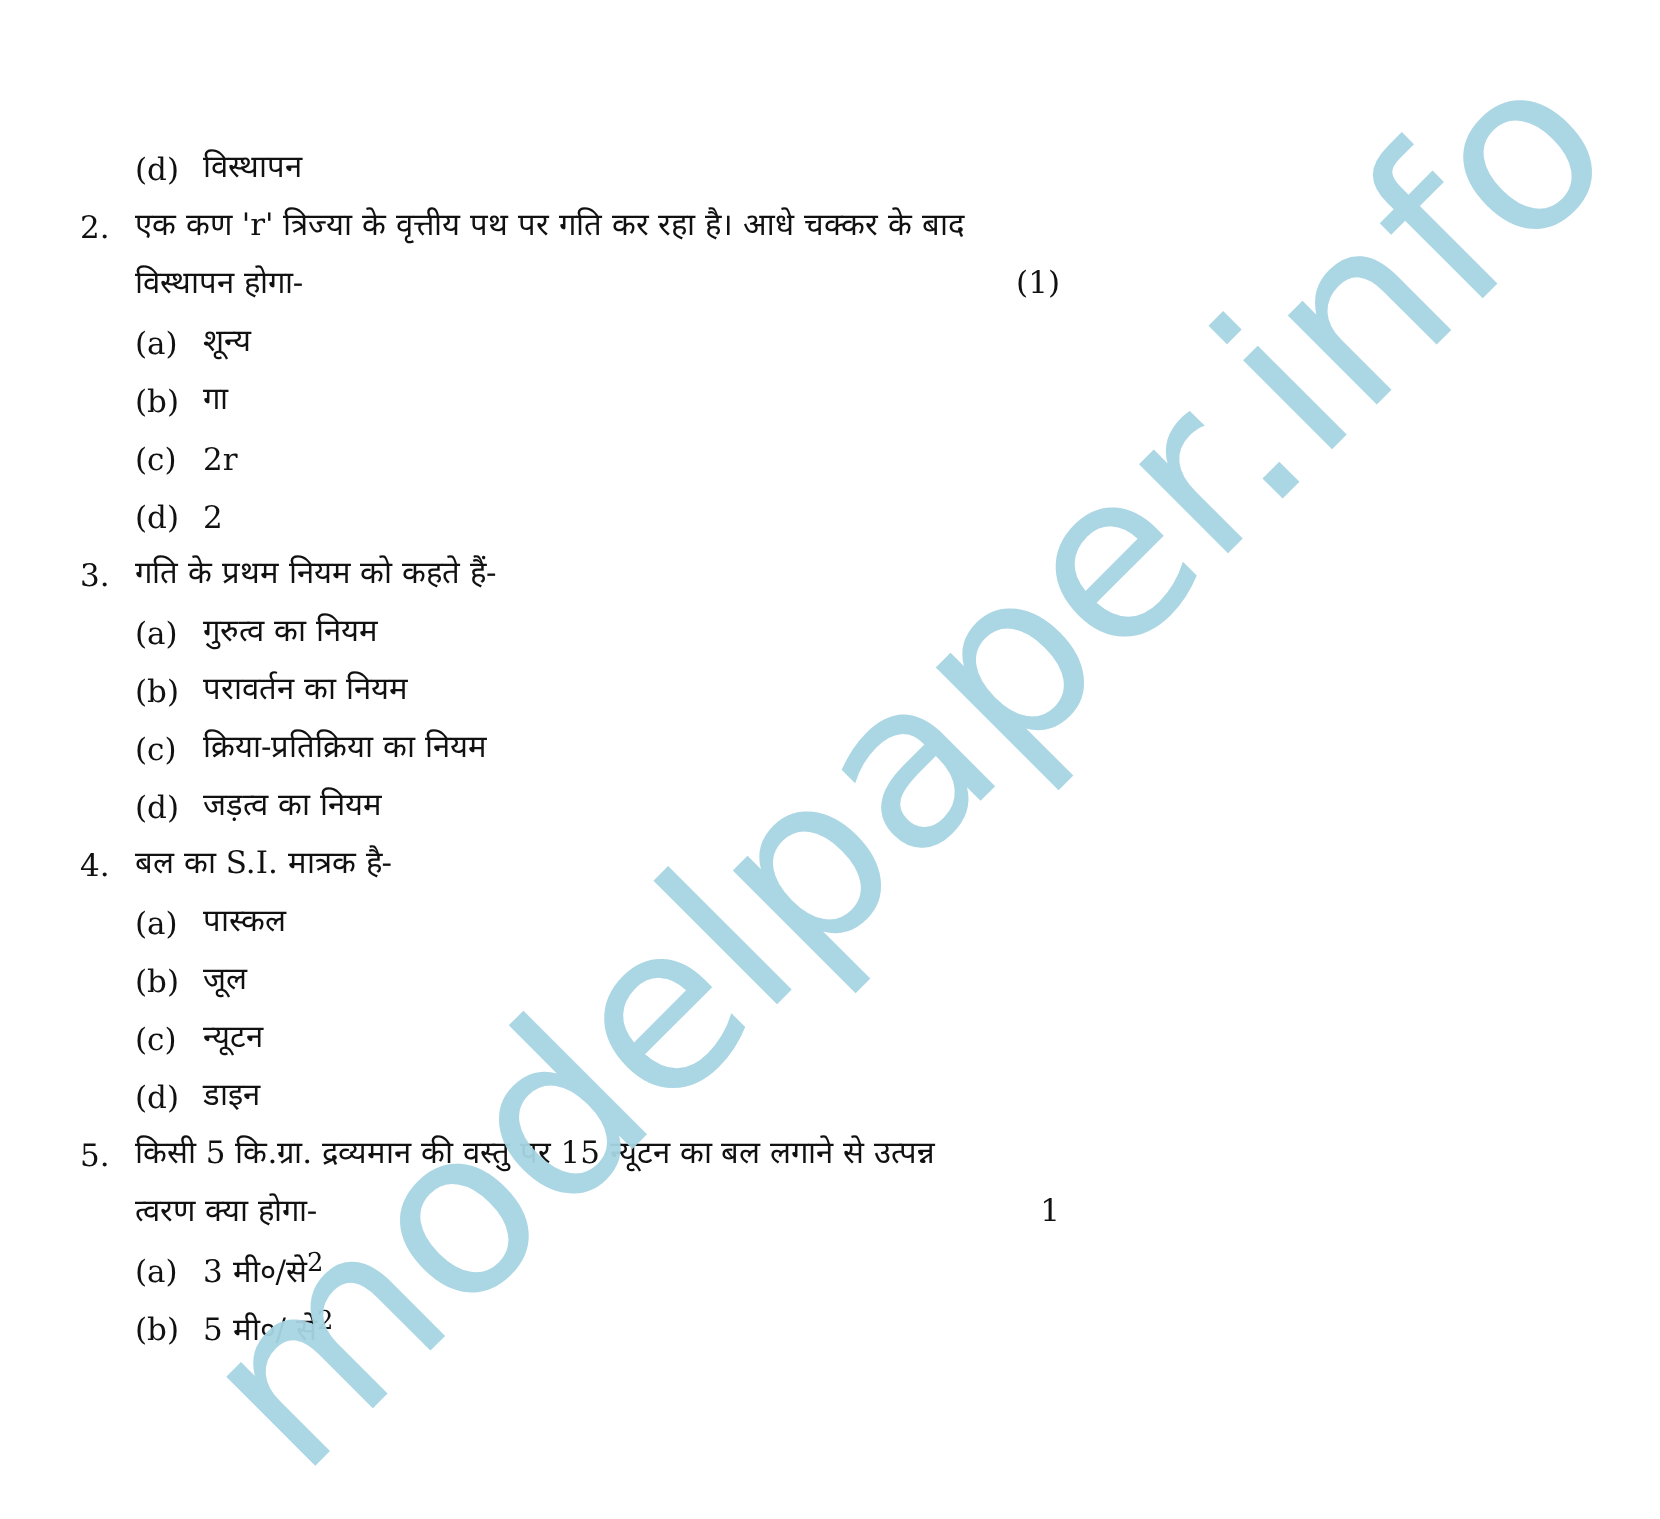(d) विस्थापन
2. एक कण 'r' त्रिज्या के वृत्तीय पथ पर गति कर रहा है। आधे चक्कर के बाद
विस्थापन होगा- (1)
(a) शून्य
(b) गा
(c) 2r
(d) 2
3. गति के प्रथम नियम को कहते हैं-
(a) गुरुत्व का नियम
(b) परावर्तन का नियम
(c) क्रिया-प्रतिक्रिया का नियम
(d) जड़त्व का नियम
4. बल का S.I. मात्रक है-
(a) पास्कल
(b) जूल
(c) न्यूटन
(d) डाइन
5. किसी 5 कि.ग्रा. द्रव्यमान की वस्तु पर 15 न्यूटन का बल लगाने से उत्पन्न
त्वरण क्या होगा- 1
(a) 3 मी०/से<sup>2</sup>
(b) 5 मी०/ से<sup>2</sup>
modelpaper.info